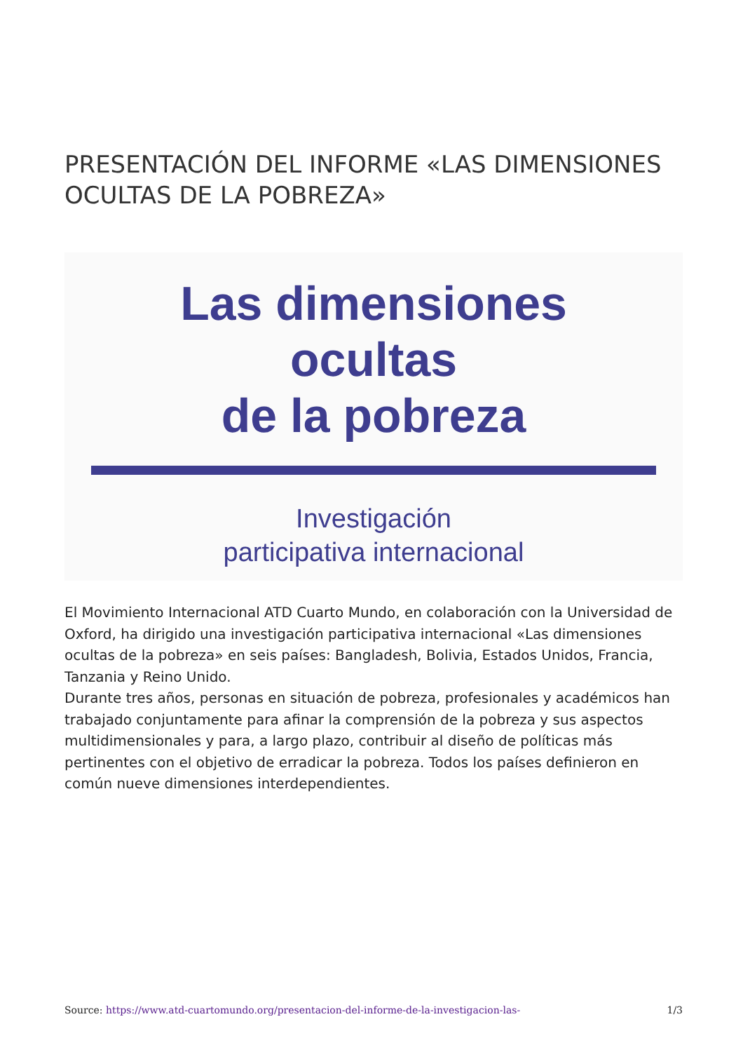PRESENTACIÓN DEL INFORME «LAS DIMENSIONES OCULTAS DE LA POBREZA»
Las dimensiones
ocultas
de la pobreza
Investigación
participativa internacional
El Movimiento Internacional ATD Cuarto Mundo, en colaboración con la Universidad de Oxford, ha dirigido una investigación participativa internacional «Las dimensiones ocultas de la pobreza» en seis países: Bangladesh, Bolivia, Estados Unidos, Francia, Tanzania y Reino Unido.
Durante tres años, personas en situación de pobreza, profesionales y académicos han trabajado conjuntamente para afinar la comprensión de la pobreza y sus aspectos multidimensionales y para, a largo plazo, contribuir al diseño de políticas más pertinentes con el objetivo de erradicar la pobreza. Todos los países definieron en común nueve dimensiones interdependientes.
Source: https://www.atd-cuartomundo.org/presentacion-del-informe-de-la-investigacion-las- 1/3